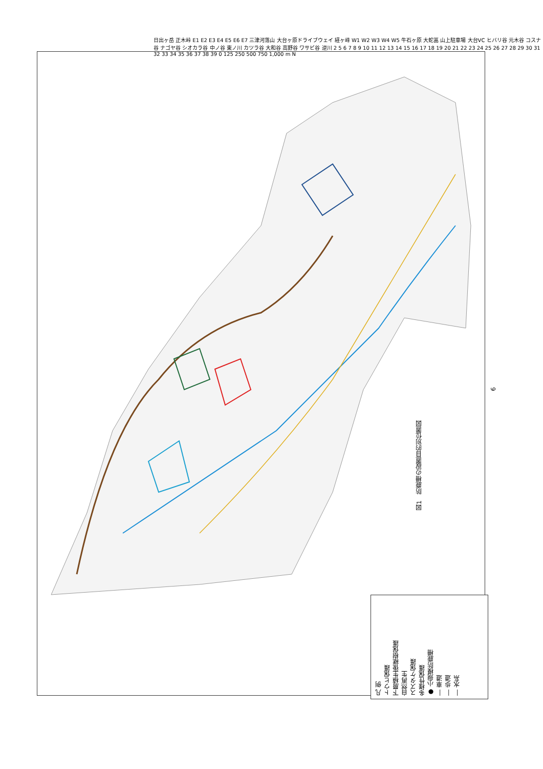日出ヶ岳 正木峠 E1 E2 E3 E4 E5 E6 E7 三津河落山 大台ヶ原ドライブウェイ 経ヶ峰 W1 W2 W3 W4 W5 牛石ヶ原 大蛇嵓 山上駐車場 大台VC ヒバリ谷 元木谷 コスナ谷 ナゴヤ谷 シオカラ谷 中ノ谷 東ノ川 カツラ谷 大和谷 高野谷 ワサビ谷 逆川 2 5 6 7 8 9 10 11 12 13 14 15 16 17 18 19 20 21 22 23 24 25 26 27 28 29 30 31 32 33 34 35 36 37 38 39 0 125 250 500 750 1,000 m N
凡 例
トウヒ保護
下層植生後継樹保護
自然再生
スズタケ保護
多様性保護
● 小規模防鹿柵
― 車道
― 歩道
― 水系
図1　防鹿柵の設置目的別位置図
6